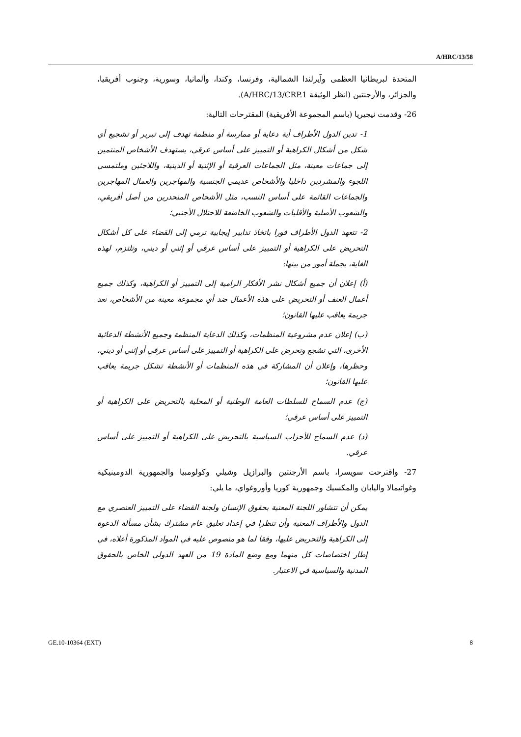A/HRC/13/58
المتحدة لبريطانيا العظمى وآيرلندا الشمالية، وفرنسا، وكندا، وألمانيا، وسورية، وجنوب أفريقيا، والجزائر، والأرجنتين (انظر الوثيقة A/HRC/13/CRP.1).
26- وقدمت نيجيريا (باسم المجموعة الأفريقية) المقترحات التالية:
1- تدين الدول الأطراف أية دعاية أو ممارسة أو منظمة تهدف إلى تبرير أو تشجيع أي شكل من أشكال الكراهية أو التمييز على أساس عرقي، يستهدف الأشخاص المنتمين إلى جماعات معينة، مثل الجماعات العرقية أو الإثنية أو الدينية، واللاجئين وملتمسي اللجوء والمشردين داخليا والأشخاص عديمي الجنسية والمهاجرين والعمال المهاجرين والجماعات القائمة على أساس النسب، مثل الأشخاص المنحدرين من أصل أفريقي، والشعوب الأصلية والأقليات والشعوب الخاضعة للاحتلال الأجنبي؛
2- تتعهد الدول الأطراف فورا باتخاذ تدابير إيجابية ترمي إلى القضاء على كل أشكال التحريض على الكراهية أو التمييز على أساس عرقي أو إثني أو ديني، وتلتزم، لهذه الغاية، بجملة أمور من بينها:
(أ) إعلان أن جميع أشكال نشر الأفكار الرامية إلى التمييز أو الكراهية، وكذلك جميع أعمال العنف أو التحريض على هذه الأعمال ضد أي مجموعة معينة من الأشخاص، نعد جريمة يعاقب عليها القانون؛
(ب) إعلان عدم مشروعية المنظمات، وكذلك الدعاية المنظمة وجميع الأنشطة الدعائية الأخرى، التي تشجع وتحرض على الكراهية أو التمييز على أساس عرقي أو إثني أو ديني، وحظرها، وإعلان أن المشاركة في هذه المنظمات أو الأنشطة تشكل جريمة يعاقب عليها القانون؛
(ج) عدم السماح للسلطات العامة الوطنية أو المحلية بالتحريض على الكراهية أو التمييز على أساس عرقي؛
(د) عدم السماح للأحزاب السياسية بالتحريض على الكراهية أو التمييز على أساس عرقي.
27- واقترحت سويسرا، باسم الأرجنتين والبرازيل وشيلي وكولومبيا والجمهورية الدومينيكية وغواتيمالا واليابان والمكسيك وجمهورية كوريا وأوروغواي، ما يلي:
يمكن أن تتشاور اللجنة المعنية بحقوق الإنسان ولجنة القضاء على التمييز العنصري مع الدول والأطراف المعنية وأن تنظرا في إعداد تعليق عام مشترك بشأن مسألة الدعوة إلى الكراهية والتحريض عليها، وفقا لما هو منصوص عليه في المواد المذكورة أعلاه، في إطار اختصاصات كل منهما ومع وضع المادة 19 من العهد الدولي الخاص بالحقوق المدنية والسياسية في الاعتبار.
GE.10-10364 (EXT) 8